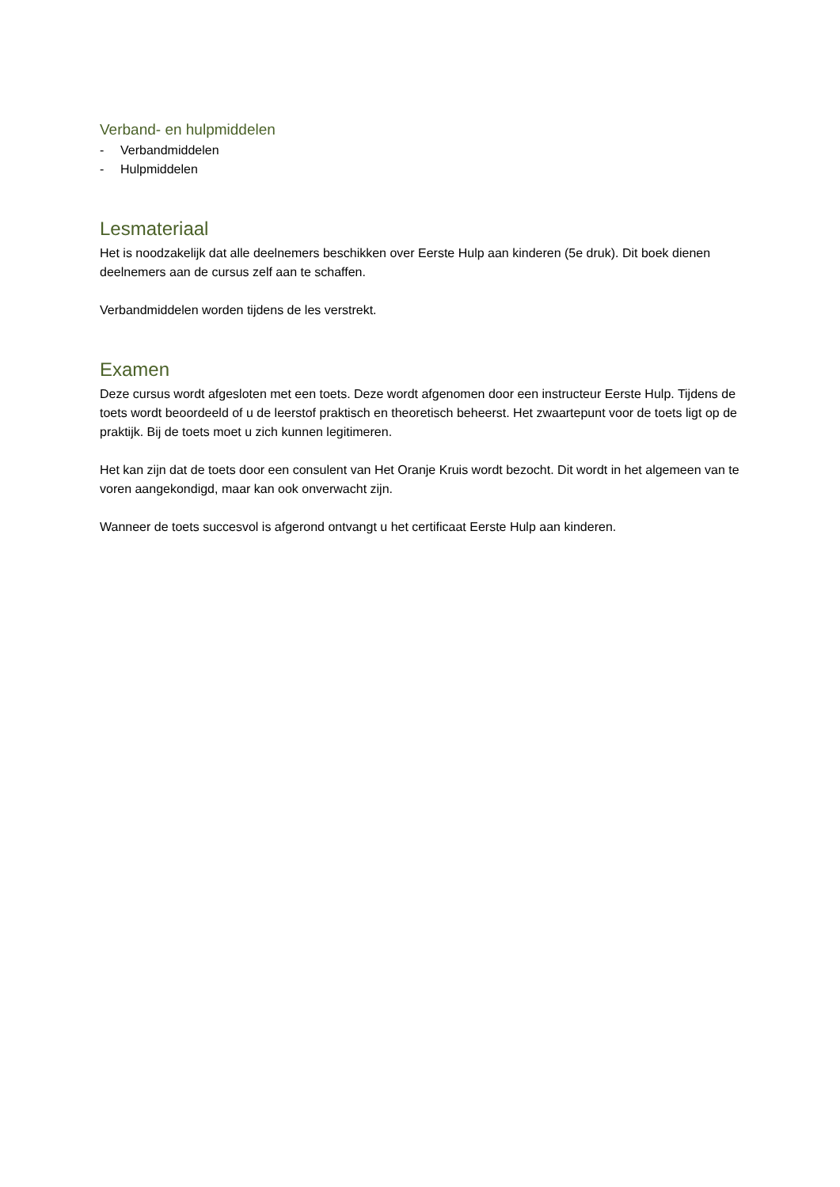Verband- en hulpmiddelen
- Verbandmiddelen
- Hulpmiddelen
Lesmateriaal
Het is noodzakelijk dat alle deelnemers beschikken over Eerste Hulp aan kinderen (5e druk). Dit boek dienen deelnemers aan de cursus zelf aan te schaffen.
Verbandmiddelen worden tijdens de les verstrekt.
Examen
Deze cursus wordt afgesloten met een toets. Deze wordt afgenomen door een instructeur Eerste Hulp. Tijdens de toets wordt beoordeeld of u de leerstof praktisch en theoretisch beheerst. Het zwaartepunt voor de toets ligt op de praktijk. Bij de toets moet u zich kunnen legitimeren.
Het kan zijn dat de toets door een consulent van Het Oranje Kruis wordt bezocht. Dit wordt in het algemeen van te voren aangekondigd, maar kan ook onverwacht zijn.
Wanneer de toets succesvol is afgerond ontvangt u het certificaat Eerste Hulp aan kinderen.